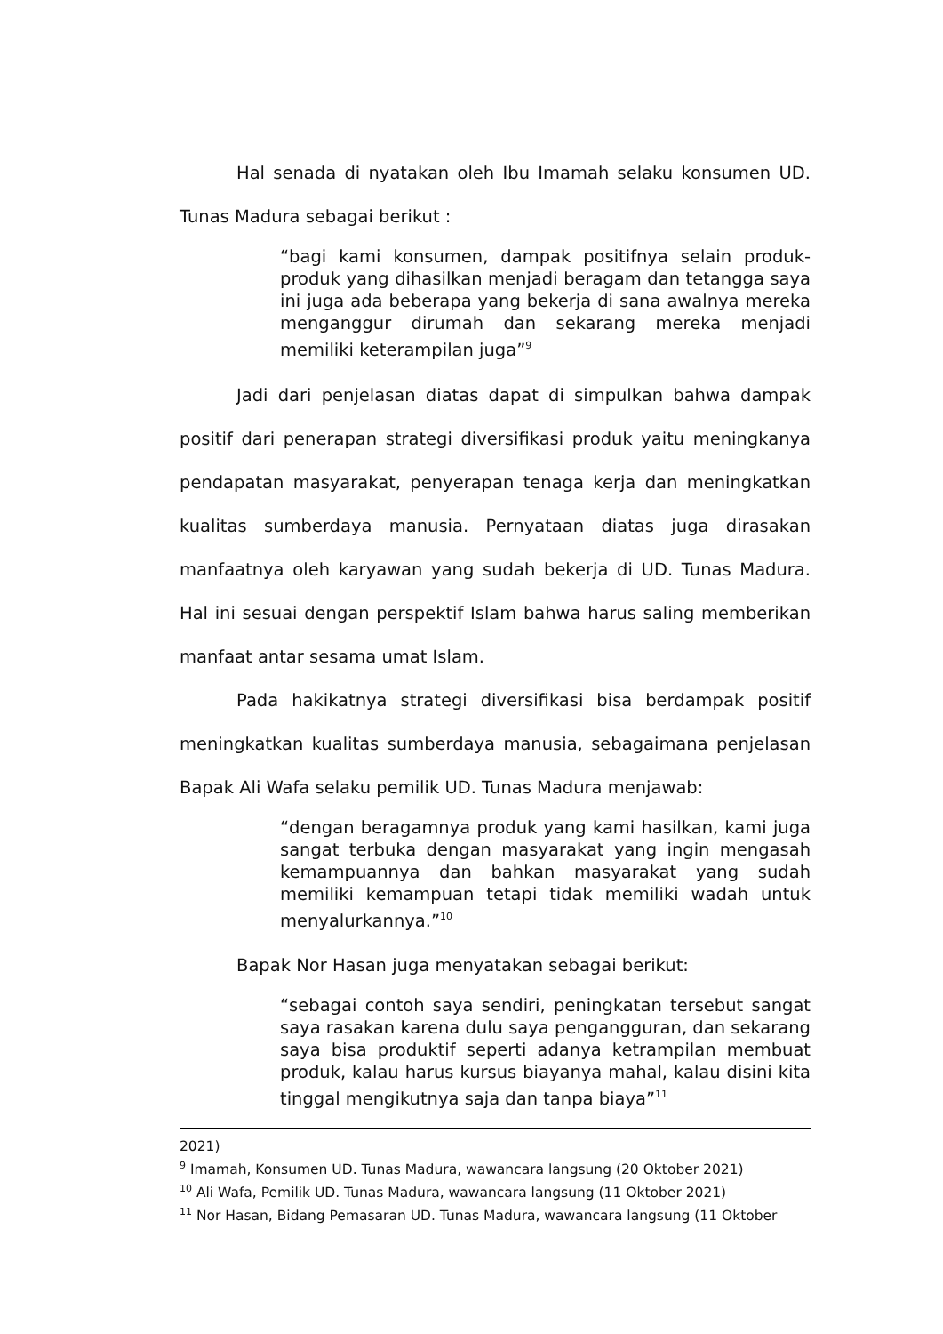Hal senada di nyatakan oleh Ibu Imamah selaku konsumen UD. Tunas Madura sebagai berikut :
“bagi kami konsumen, dampak positifnya selain produk-produk yang dihasilkan menjadi beragam dan tetangga saya ini juga ada beberapa yang bekerja di sana awalnya mereka menganggur dirumah dan sekarang mereka menjadi memiliki keterampilan juga”<sup>9</sup>
Jadi dari penjelasan diatas dapat di simpulkan bahwa dampak positif dari penerapan strategi diversifikasi produk yaitu meningkanya pendapatan masyarakat, penyerapan tenaga kerja dan meningkatkan kualitas sumberdaya manusia. Pernyataan diatas juga dirasakan manfaatnya oleh karyawan yang sudah bekerja di UD. Tunas Madura. Hal ini sesuai dengan perspektif Islam bahwa harus saling memberikan manfaat antar sesama umat Islam.
Pada hakikatnya strategi diversifikasi bisa berdampak positif meningkatkan kualitas sumberdaya manusia, sebagaimana penjelasan Bapak Ali Wafa selaku pemilik UD. Tunas Madura menjawab:
“dengan beragamnya produk yang kami hasilkan, kami juga sangat terbuka dengan masyarakat yang ingin mengasah kemampuannya dan bahkan masyarakat yang sudah memiliki kemampuan tetapi tidak memiliki wadah untuk menyalurkannya.”<sup>10</sup>
Bapak Nor Hasan juga menyatakan sebagai berikut:
“sebagai contoh saya sendiri, peningkatan tersebut sangat saya rasakan karena dulu saya pengangguran, dan sekarang saya bisa produktif seperti adanya ketrampilan membuat produk, kalau harus kursus biayanya mahal, kalau disini kita tinggal mengikutnya saja dan tanpa biaya”<sup>11</sup>
2021)
<sup>9</sup> Imamah, Konsumen UD. Tunas Madura, wawancara langsung (20 Oktober 2021)
<sup>10</sup> Ali Wafa, Pemilik UD. Tunas Madura, wawancara langsung (11 Oktober 2021)
<sup>11</sup> Nor Hasan, Bidang Pemasaran UD. Tunas Madura, wawancara langsung (11 Oktober